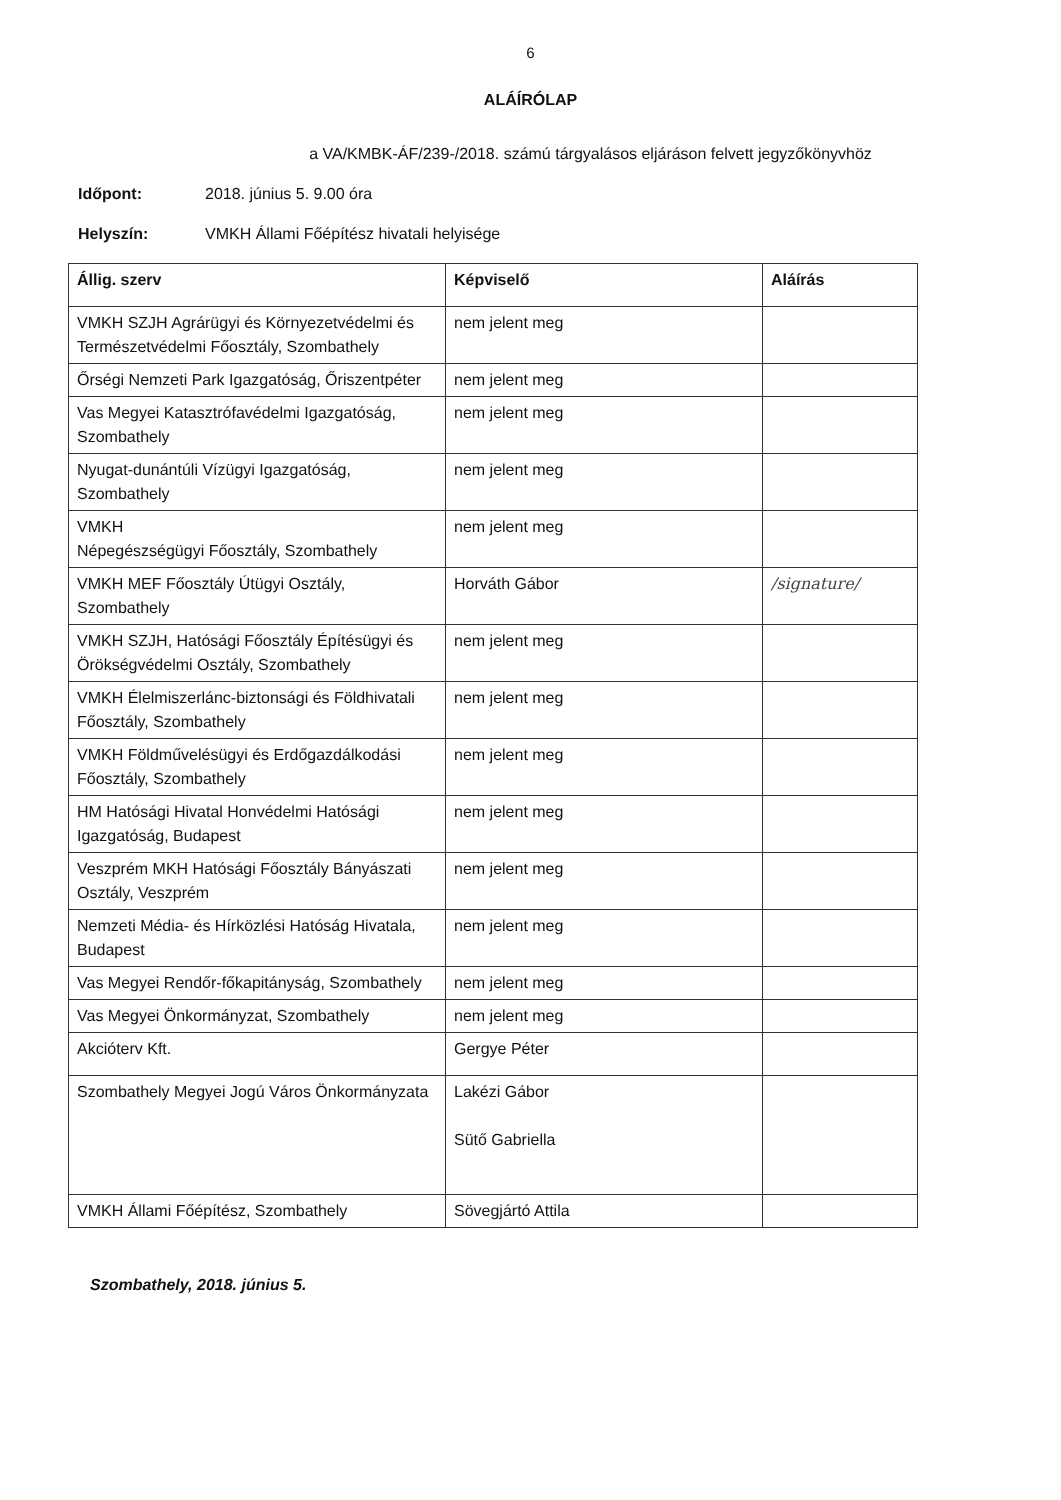6
ALÁÍRÓLAP
a VA/KMBK-ÁF/239-/2018. számú tárgyalásos eljáráson felvett jegyzőkönyvhöz
Időpont: 2018. június 5. 9.00 óra
Helyszín: VMKH Állami Főépítész hivatali helyisége
| Állig. szerv | Képviselő | Aláírás |
| --- | --- | --- |
| VMKH SZJH Agrárügyi és Környezetvédelmi és Természetvédelmi Főosztály, Szombathely | nem jelent meg | |
| Őrségi Nemzeti Park Igazgatóság, Őriszentpéter | nem jelent meg | |
| Vas Megyei Katasztrófavédelmi Igazgatóság, Szombathely | nem jelent meg | |
| Nyugat-dunántúli Vízügyi Igazgatóság, Szombathely | nem jelent meg | |
| VMKH Népegészségügyi Főosztály, Szombathely | nem jelent meg | |
| VMKH MEF Főosztály Útügyi Osztály, Szombathely | Horváth Gábor | /signature/ |
| VMKH SZJH, Hatósági Főosztály Építésügyi és Örökségvédelmi Osztály, Szombathely | nem jelent meg | |
| VMKH Élelmiszerlánc-biztonsági és Földhivatali Főosztály, Szombathely | nem jelent meg | |
| VMKH Földművelésügyi és Erdőgazdálkodási Főosztály, Szombathely | nem jelent meg | |
| HM Hatósági Hivatal Honvédelmi Hatósági Igazgatóság, Budapest | nem jelent meg | |
| Veszprém MKH Hatósági Főosztály Bányászati Osztály, Veszprém | nem jelent meg | |
| Nemzeti Média- és Hírközlési Hatóság Hivatala, Budapest | nem jelent meg | |
| Vas Megyei Rendőr-főkapitányság, Szombathely | nem jelent meg | |
| Vas Megyei Önkormányzat, Szombathely | nem jelent meg | |
| Akcióterv Kft. | Gergye Péter | |
| Szombathely Megyei Jogú Város Önkormányzata | Lakézi Gábor Sütő Gabriella | |
| VMKH Állami Főépítész, Szombathely | Sövegjártó Attila | |
Szombathely, 2018. június 5.